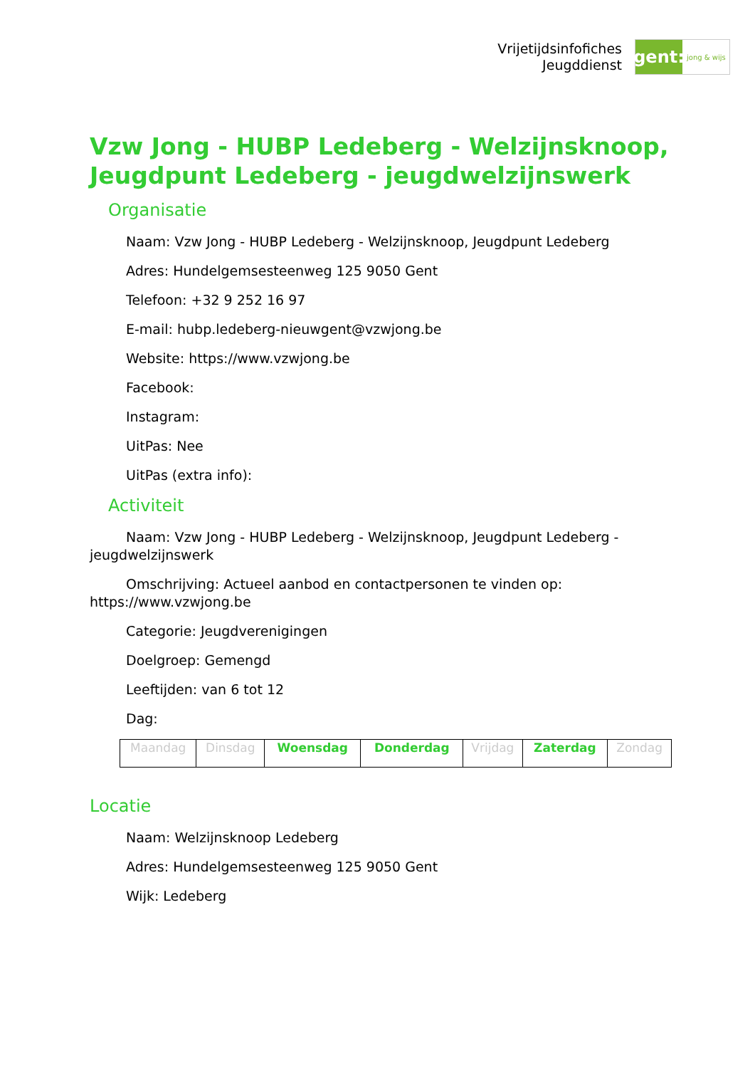Vrijetijdsinfofiches
Jeugddienst
gent:
jong & wijs
Vzw Jong - HUBP Ledeberg - Welzijnsknoop, Jeugdpunt Ledeberg - jeugdwelzijnswerk
Organisatie
Naam: Vzw Jong - HUBP Ledeberg - Welzijnsknoop, Jeugdpunt Ledeberg
Adres: Hundelgemsesteenweg 125 9050 Gent
Telefoon: +32 9 252 16 97
E-mail: hubp.ledeberg-nieuwgent@vzwjong.be
Website: https://www.vzwjong.be
Facebook:
Instagram:
UitPas: Nee
UitPas (extra info):
Activiteit
Naam: Vzw Jong - HUBP Ledeberg - Welzijnsknoop, Jeugdpunt Ledeberg - jeugdwelzijnswerk
Omschrijving: Actueel aanbod en contactpersonen te vinden op: https://www.vzwjong.be
Categorie: Jeugdverenigingen
Doelgroep: Gemengd
Leeftijden: van 6 tot 12
Dag:
| Maandag | Dinsdag | Woensdag | Donderdag | Vrijdag | Zaterdag | Zondag |
Locatie
Naam: Welzijnsknoop Ledeberg
Adres: Hundelgemsesteenweg 125 9050 Gent
Wijk: Ledeberg